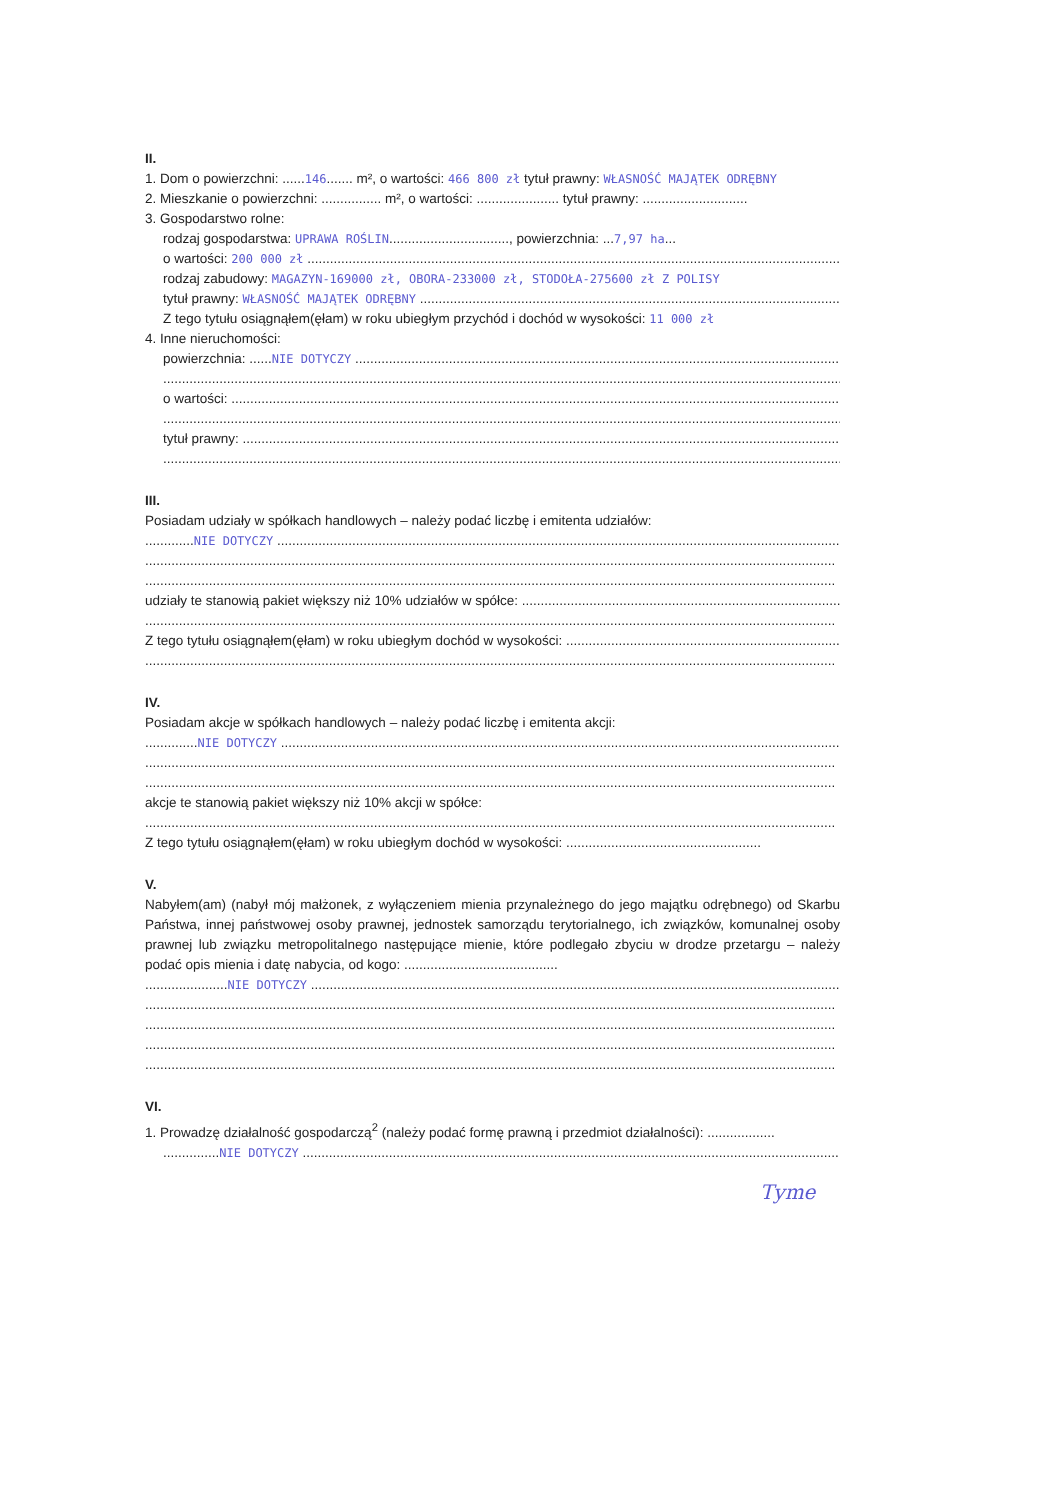II.
1. Dom o powierzchni: ......146....... m², o wartości: 466 800 zł tytuł prawny: WŁASNOŚĆ MAJĄTEK ODRĘBNY
2. Mieszkanie o powierzchni: ................ m², o wartości: ...................... tytuł prawny: ............................
3. Gospodarstwo rolne:
rodzaj gospodarstwa: UPRAWA ROŚLIN................................, powierzchnia: ...7,97 ha...
o wartości: 200 000 zł
rodzaj zabudowy: MAGAZYN-169000 zł, OBORA-233000 zł, STODOŁA-275600 zł Z POLISY
tytuł prawny: WŁASNOŚĆ MAJĄTEK ODRĘBNY
Z tego tytułu osiągnąłem(ęłam) w roku ubiegłym przychód i dochód w wysokości: 11 000 zł
4. Inne nieruchomości:
powierzchnia: ......NIE DOTYCZY
o wartości:
tytuł prawny:
III.
Posiadam udziały w spółkach handlowych – należy podać liczbę i emitenta udziałów:
.............NIE DOTYCZY
udziały te stanowią pakiet większy niż 10% udziałów w spółce:
Z tego tytułu osiągnąłem(ęłam) w roku ubiegłym dochód w wysokości:
IV.
Posiadam akcje w spółkach handlowych – należy podać liczbę i emitenta akcji:
..............NIE DOTYCZY
akcje te stanowią pakiet większy niż 10% akcji w spółce:
Z tego tytułu osiągnąłem(ęłam) w roku ubiegłym dochód w wysokości: ....................................................
V.
Nabyłem(am) (nabył mój małżonek, z wyłączeniem mienia przynależnego do jego majątku odrębnego) od Skarbu Państwa, innej państwowej osoby prawnej, jednostek samorządu terytorialnego, ich związków, komunalnej osoby prawnej lub związku metropolitalnego następujące mienie, które podlegało zbyciu w drodze przetargu – należy podać opis mienia i datę nabycia, od kogo: .........................................
......................NIE DOTYCZY
VI.
1. Prowadzę działalność gospodarczą<sup>2</sup> (należy podać formę prawną i przedmiot działalności): ..................
...............NIE DOTYCZY
Tyme